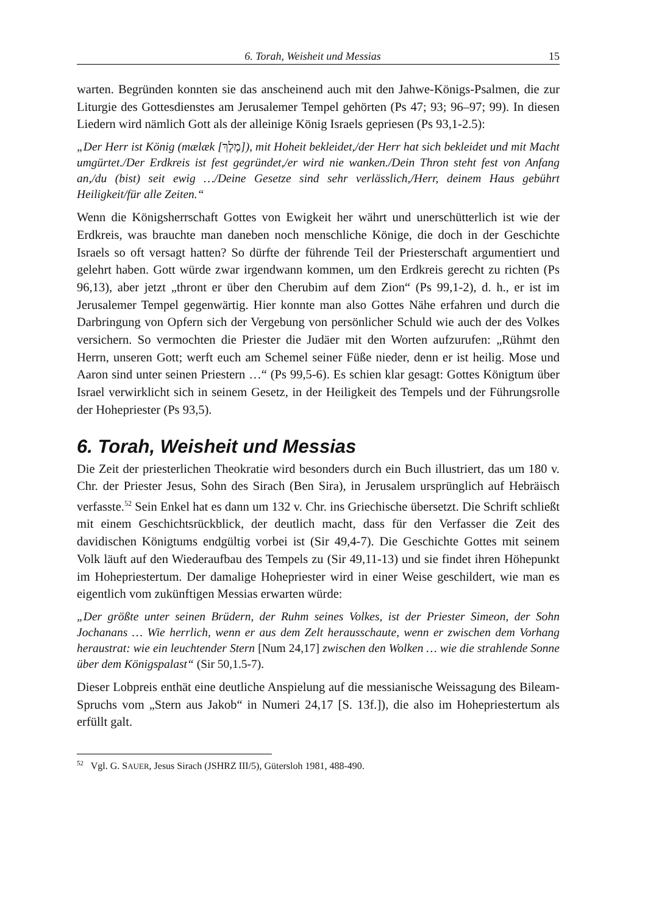6. Torah, Weisheit und Messias 15
warten. Begründen konnten sie das anscheinend auch mit den Jahwe-Königs-Psalmen, die zur Liturgie des Gottesdienstes am Jerusalemer Tempel gehörten (Ps 47; 93; 96–97; 99). In diesen Liedern wird nämlich Gott als der alleinige König Israels gepriesen (Ps 93,1-2.5):
„Der Herr ist König (mælæk [מֶלֶךְ]), mit Hoheit bekleidet,/der Herr hat sich bekleidet und mit Macht umgürtet./Der Erdkreis ist fest gegründet,/er wird nie wanken./Dein Thron steht fest von Anfang an,/du (bist) seit ewig …/Deine Gesetze sind sehr verlässlich,/Herr, deinem Haus gebührt Heiligkeit/für alle Zeiten.“
Wenn die Königsherrschaft Gottes von Ewigkeit her währt und unerschütterlich ist wie der Erdkreis, was brauchte man daneben noch menschliche Könige, die doch in der Geschichte Israels so oft versagt hatten? So dürfte der führende Teil der Priesterschaft argumentiert und gelehrt haben. Gott würde zwar irgendwann kommen, um den Erdkreis gerecht zu richten (Ps 96,13), aber jetzt „thront er über den Cherubim auf dem Zion“ (Ps 99,1-2), d. h., er ist im Jerusalemer Tempel gegenwärtig. Hier konnte man also Gottes Nähe erfahren und durch die Darbringung von Opfern sich der Vergebung von persönlicher Schuld wie auch der des Volkes versichern. So vermochten die Priester die Judäer mit den Worten aufzurufen: „Rühmt den Herrn, unseren Gott; werft euch am Schemel seiner Füße nieder, denn er ist heilig. Mose und Aaron sind unter seinen Priestern …“ (Ps 99,5-6). Es schien klar gesagt: Gottes Königtum über Israel verwirklicht sich in seinem Gesetz, in der Heiligkeit des Tempels und der Führungsrolle der Hohepriester (Ps 93,5).
6. Torah, Weisheit und Messias
Die Zeit der priesterlichen Theokratie wird besonders durch ein Buch illustriert, das um 180 v. Chr. der Priester Jesus, Sohn des Sirach (Ben Sira), in Jerusalem ursprünglich auf Hebräisch verfasste.<sup>52</sup> Sein Enkel hat es dann um 132 v. Chr. ins Griechische übersetzt. Die Schrift schließt mit einem Geschichtsrückblick, der deutlich macht, dass für den Verfasser die Zeit des davidischen Königtums endgültig vorbei ist (Sir 49,4-7). Die Geschichte Gottes mit seinem Volk läuft auf den Wiederaufbau des Tempels zu (Sir 49,11-13) und sie findet ihren Höhepunkt im Hohepriestertum. Der damalige Hohepriester wird in einer Weise geschildert, wie man es eigentlich vom zukünftigen Messias erwarten würde:
„Der größte unter seinen Brüdern, der Ruhm seines Volkes, ist der Priester Simeon, der Sohn Jochanans … Wie herrlich, wenn er aus dem Zelt herausschaute, wenn er zwischen dem Vorhang heraustrat: wie ein leuchtender Stern [Num 24,17] zwischen den Wolken … wie die strahlende Sonne über dem Königspalast“ (Sir 50,1.5-7).
Dieser Lobpreis enthät eine deutliche Anspielung auf die messianische Weissagung des Bileam-Spruchs vom „Stern aus Jakob“ in Numeri 24,17 [S. 13f.]), die also im Hohepriestertum als erfüllt galt.
<sup>52</sup> Vgl. G. SAUER, Jesus Sirach (JSHRZ III/5), Gütersloh 1981, 488-490.